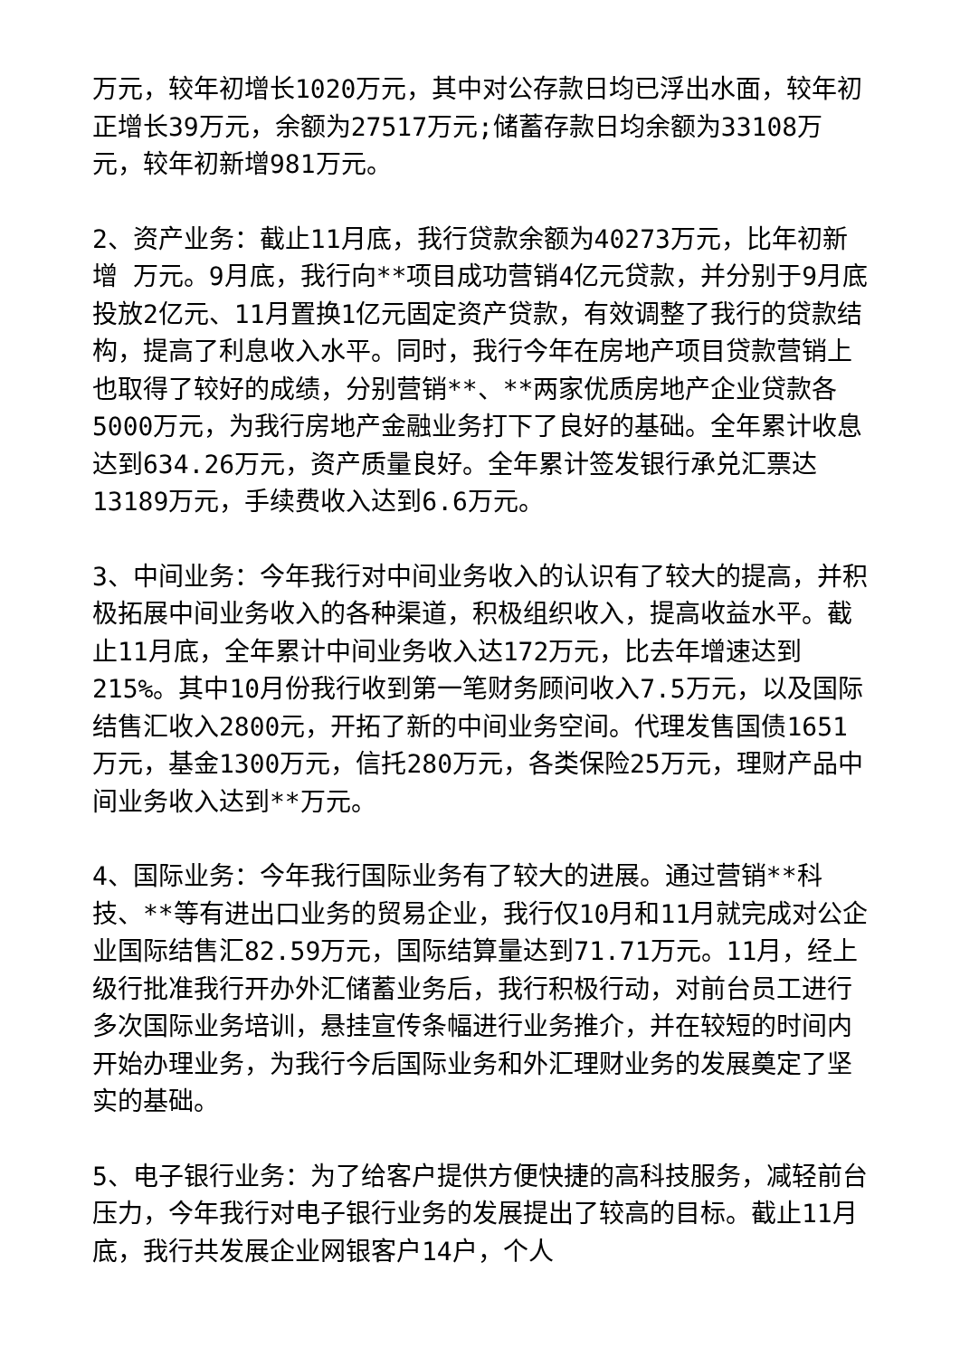万元，较年初增长1020万元，其中对公存款日均已浮出水面，较年初正增长39万元，余额为27517万元;储蓄存款日均余额为33108万元，较年初新增981万元。
2、资产业务：截止11月底，我行贷款余额为40273万元，比年初新增 万元。9月底，我行向**项目成功营销4亿元贷款，并分别于9月底投放2亿元、11月置换1亿元固定资产贷款，有效调整了我行的贷款结构，提高了利息收入水平。同时，我行今年在房地产项目贷款营销上也取得了较好的成绩，分别营销**、**两家优质房地产企业贷款各5000万元，为我行房地产金融业务打下了良好的基础。全年累计收息达到634.26万元，资产质量良好。全年累计签发银行承兑汇票达13189万元，手续费收入达到6.6万元。
3、中间业务：今年我行对中间业务收入的认识有了较大的提高，并积极拓展中间业务收入的各种渠道，积极组织收入，提高收益水平。截止11月底，全年累计中间业务收入达172万元，比去年增速达到215%。其中10月份我行收到第一笔财务顾问收入7.5万元，以及国际结售汇收入2800元，开拓了新的中间业务空间。代理发售国债1651万元，基金1300万元，信托280万元，各类保险25万元，理财产品中间业务收入达到**万元。
4、国际业务：今年我行国际业务有了较大的进展。通过营销**科技、**等有进出口业务的贸易企业，我行仅10月和11月就完成对公企业国际结售汇82.59万元，国际结算量达到71.71万元。11月，经上级行批准我行开办外汇储蓄业务后，我行积极行动，对前台员工进行多次国际业务培训，悬挂宣传条幅进行业务推介，并在较短的时间内开始办理业务，为我行今后国际业务和外汇理财业务的发展奠定了坚实的基础。
5、电子银行业务：为了给客户提供方便快捷的高科技服务，减轻前台压力，今年我行对电子银行业务的发展提出了较高的目标。截止11月底，我行共发展企业网银客户14户，个人